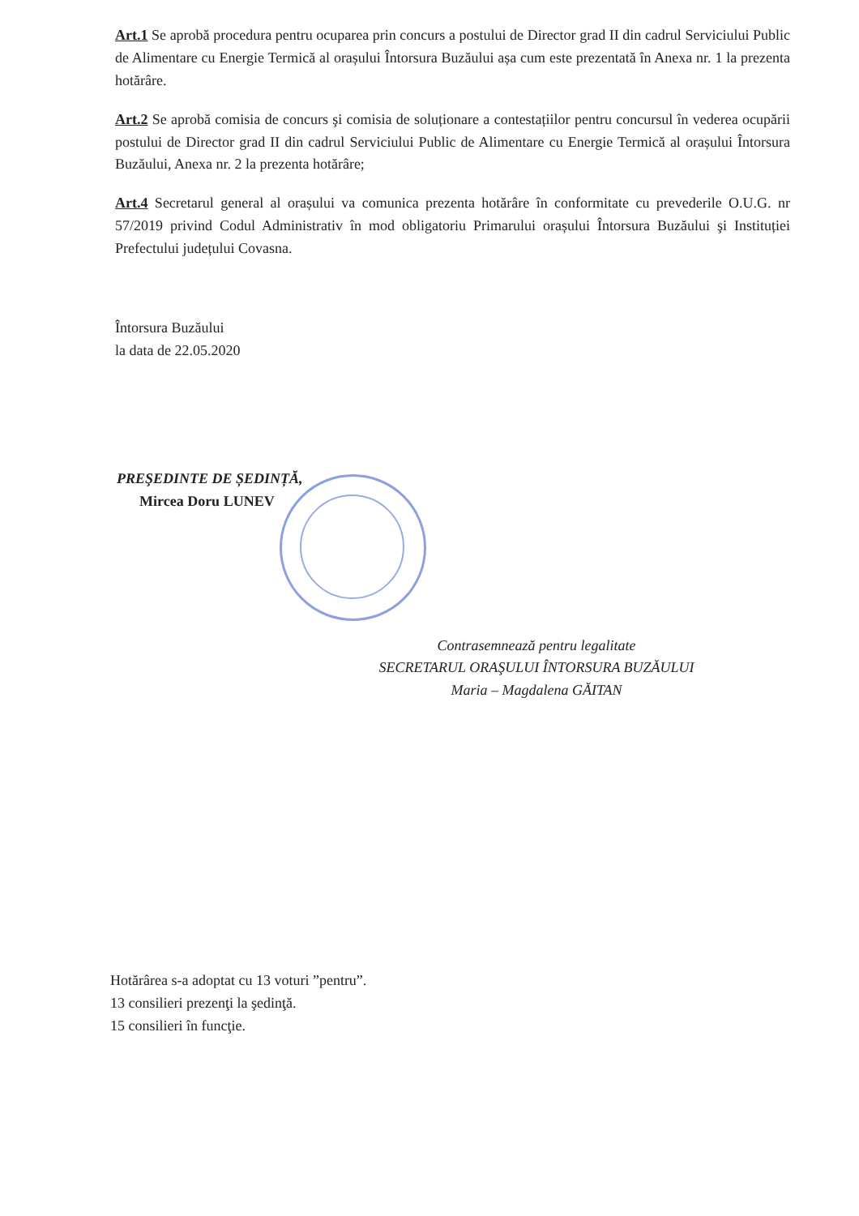Art.1 Se aprobă procedura pentru ocuparea prin concurs a postului de Director grad II din cadrul Serviciului Public de Alimentare cu Energie Termică al orașului Întorsura Buzăului așa cum este prezentată în Anexa nr. 1 la prezenta hotărâre.
Art.2 Se aprobă comisia de concurs şi comisia de soluționare a contestațiilor pentru concursul în vederea ocupării postului de Director grad II din cadrul Serviciului Public de Alimentare cu Energie Termică al orașului Întorsura Buzăului, Anexa nr. 2 la prezenta hotărâre;
Art.4 Secretarul general al orașului va comunica prezenta hotărâre în conformitate cu prevederile O.U.G. nr 57/2019 privind Codul Administrativ în mod obligatoriu Primarului orașului Întorsura Buzăului şi Instituției Prefectului județului Covasna.
Întorsura Buzăului
la data de 22.05.2020
PREŞEDINTE DE ȘEDINȚĂ,
Mircea Doru LUNEV
Contrasemnează pentru legalitate
SECRETARUL ORAŞULUI ÎNTORSURA BUZĂULUI
Maria – Magdalena GĂITAN
Hotărârea s-a adoptat cu 13 voturi ”pentru”.
13 consilieri prezenţi la şedinţă.
15 consilieri în funcţie.